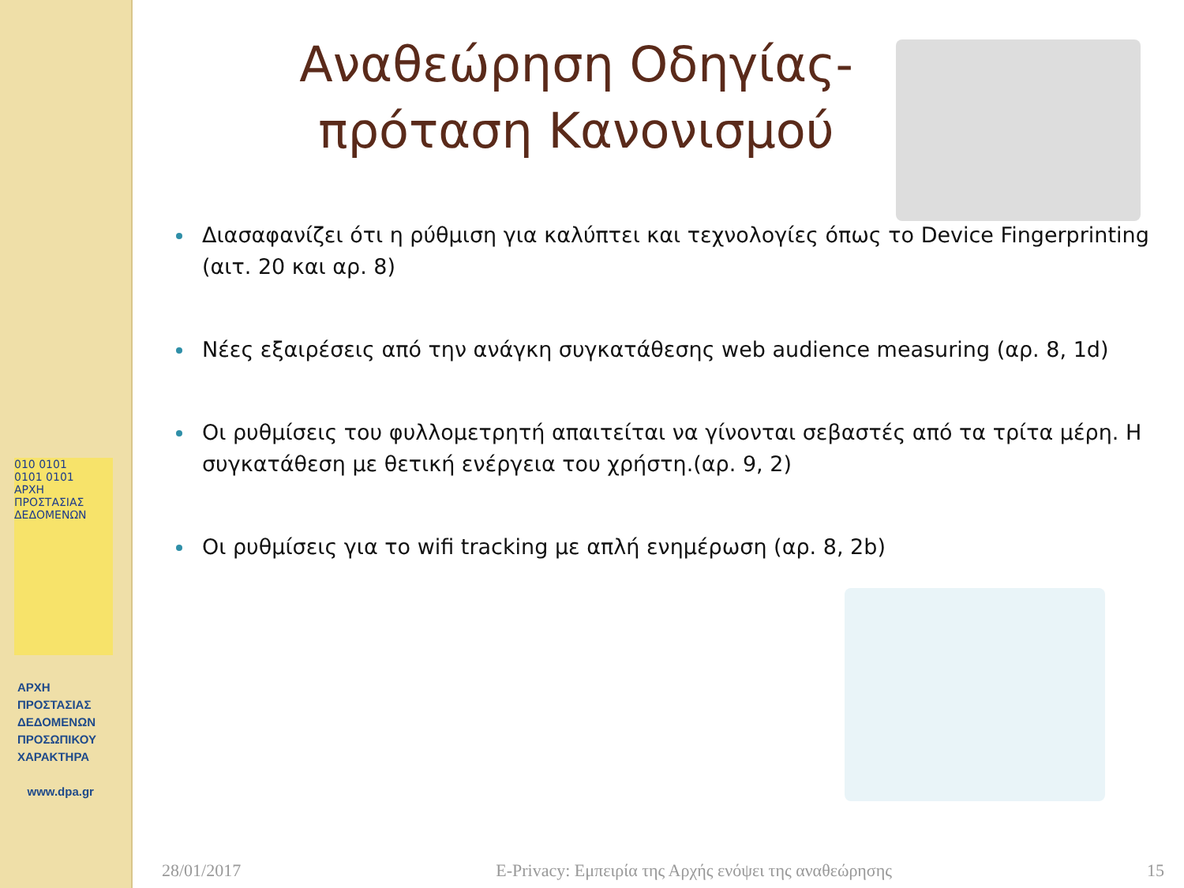010 0101
0101 0101
ΑΡΧΗ ΠΡΟΣΤΑΣΙΑΣ ΔΕΔΟΜΕΝΩΝ
ΑΡΧΗ
ΠΡΟΣΤΑΣΙΑΣ
ΔΕΔΟΜΕΝΩΝ
ΠΡΟΣΩΠΙΚΟΥ
ΧΑΡΑΚΤΗΡΑ
www.dpa.gr
Αναθεώρηση Οδηγίας-
πρόταση Κανονισμού
Διασαφανίζει ότι η ρύθμιση για καλύπτει και τεχνολογίες όπως το Device Fingerprinting (αιτ. 20 και αρ. 8)
Νέες εξαιρέσεις από την ανάγκη συγκατάθεσης web audience measuring (αρ. 8, 1d)
Οι ρυθμίσεις του φυλλομετρητή απαιτείται να γίνονται σεβαστές από τα τρίτα μέρη. Η συγκατάθεση με θετική ενέργεια του χρήστη.(αρ. 9, 2)
Οι ρυθμίσεις για το wifi tracking με απλή ενημέρωση (αρ. 8, 2b)
28/01/2017 E-Privacy: Εμπειρία της Αρχής ενόψει της αναθεώρησης 15